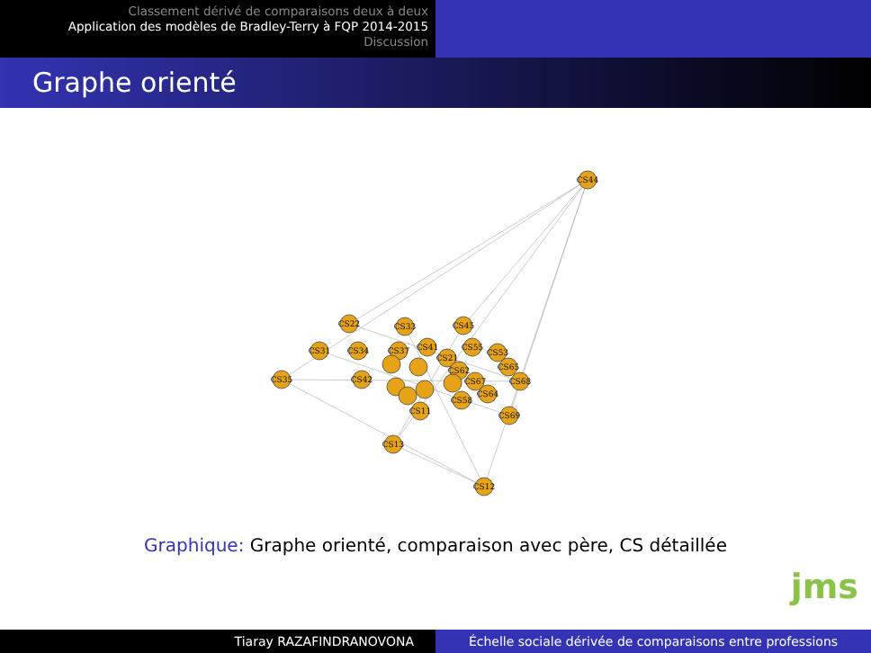Classement dérivé de comparaisons deux à deux
Application des modèles de Bradley-Terry à FQP 2014-2015
Discussion
Graphe orienté
CS44
CS22
CS33
CS45
CS31
CS34
CS37
CS41
CS55
CS53
CS35
CS42
CS21
CS62
CS65
CS68
CS67
CS64
CS58
CS11
CS69
CS13
CS12
Graphique: Graphe orienté, comparaison avec père, CS détaillée
jms
Tiaray RAZAFINDRANOVONA Échelle sociale dérivée de comparaisons entre professions